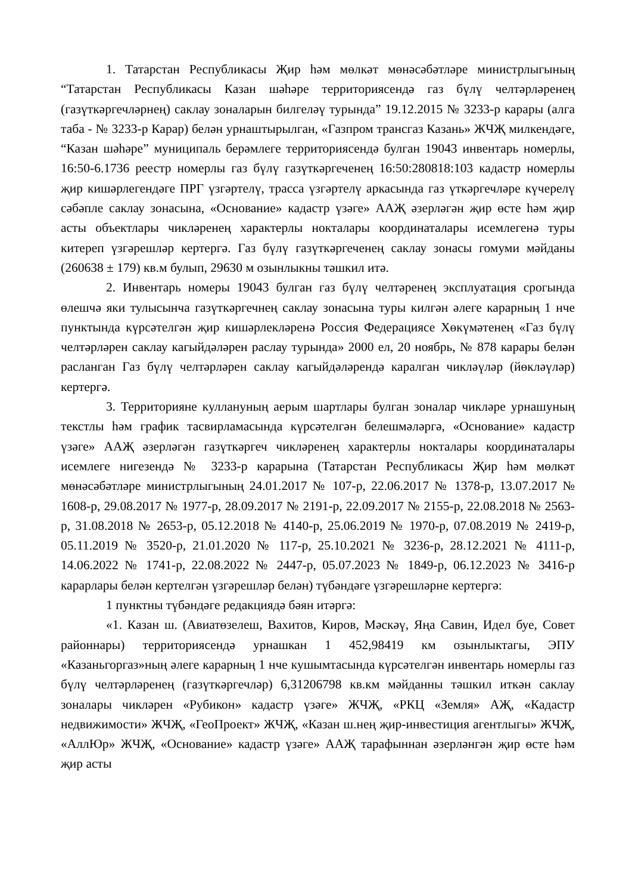1. Татарстан Республикасы Җир һәм мөлкәт мөнәсәбәтләре министрлыгының “Татарстан Республикасы Казан шәһәре территориясендә газ бүлү челтәрләренең (газүткәргечләрнең) саклау зоналарын билгеләү турында” 19.12.2015 № 3233-р карары (алга таба - № 3233-р Карар) белән урнаштырылган, «Газпром трансгаз Казань» ЖЧҖ милкендәге, “Казан шәһәре” муниципаль берәмлеге территориясендә булган 19043 инвентарь номерлы, 16:50-6.1736 реестр номерлы газ бүлү газүткәргеченең 16:50:280818:103 кадастр номерлы җир кишәрлегендәге ПРГ үзгәртелү, трасса үзгәртелү аркасында газ үткәргечләре күчерелү сәбәпле саклау зонасына, «Основание» кадастр үзәге» ААҖ әзерләгән җир өсте һәм җир асты объектлары чикләренең характерлы нокталары координаталары исемлегенә туры китереп үзгәрешләр кертергә. Газ бүлү газүткәргеченең саклау зонасы гомуми мәйданы (260638 ± 179) кв.м булып, 29630 м озынлыкны тәшкил итә.
2. Инвентарь номеры 19043 булган газ бүлү челтәренең эксплуатация срогында өлешчә яки тулысынча газүткәргечнең саклау зонасына туры килгән әлеге карарның 1 нче пунктында күрсәтелгән җир кишәрлекләренә Россия Федерациясе Хөкүмәтенең «Газ бүлү челтәрләрен саклау кагыйдәләрен раслау турында» 2000 ел, 20 ноябрь, № 878 карары белән расланган Газ бүлү челтәрләрен саклау кагыйдәләрендә каралган чикләүләр (йөкләүләр) кертергә.
3. Территорияне куллануның аерым шартлары булган зоналар чикләре урнашуның текстлы һәм график тасвирламасында күрсәтелгән белешмәләргә, «Основание» кадастр үзәге» ААҖ әзерләгән газүткәргеч чикләренең характерлы нокталары координаталары исемлеге нигезендә № 3233-р карарына (Татарстан Республикасы Җир һәм мөлкәт мөнәсәбәтләре министрлыгының 24.01.2017 № 107-р, 22.06.2017 № 1378-р, 13.07.2017 № 1608-р, 29.08.2017 № 1977-р, 28.09.2017 № 2191-р, 22.09.2017 № 2155-р, 22.08.2018 № 2563-р, 31.08.2018 № 2653-р, 05.12.2018 № 4140-р, 25.06.2019 № 1970-р, 07.08.2019 № 2419-р, 05.11.2019 № 3520-р, 21.01.2020 № 117-р, 25.10.2021 № 3236-р, 28.12.2021 № 4111-р, 14.06.2022 № 1741-р, 22.08.2022 № 2447-р, 05.07.2023 № 1849-р, 06.12.2023 № 3416-р карарлары белән кертелгән үзгәрешләр белән) түбәндәге үзгәрешләрне кертергә:
1 пунктны түбәндәге редакциядә бәян итәргә:
«1. Казан ш. (Авиатөзелеш, Вахитов, Киров, Мәскәү, Яңа Савин, Идел буе, Совет районнары) территориясендә урнашкан 1 452,98419 км озынлыктагы, ЭПУ «Казаньгоргаз»ның әлеге карарның 1 нче кушымтасында күрсәтелгән инвентарь номерлы газ бүлү челтәрләренең (газүткәргечләр) 6,31206798 кв.км мәйданны тәшкил иткән саклау зоналары чикләрен «Рубикон» кадастр үзәге» ЖЧҖ, «РКЦ «Земля» АҖ, «Кадастр недвижимости» ЖЧҖ, «ГеоПроект» ЖЧҖ, «Казан ш.нең җир-инвестиция агентлыгы» ЖЧҖ, «АллЮр» ЖЧҖ, «Основание» кадастр үзәге» ААҖ тарафыннан әзерләнгән җир өсте һәм җир асты